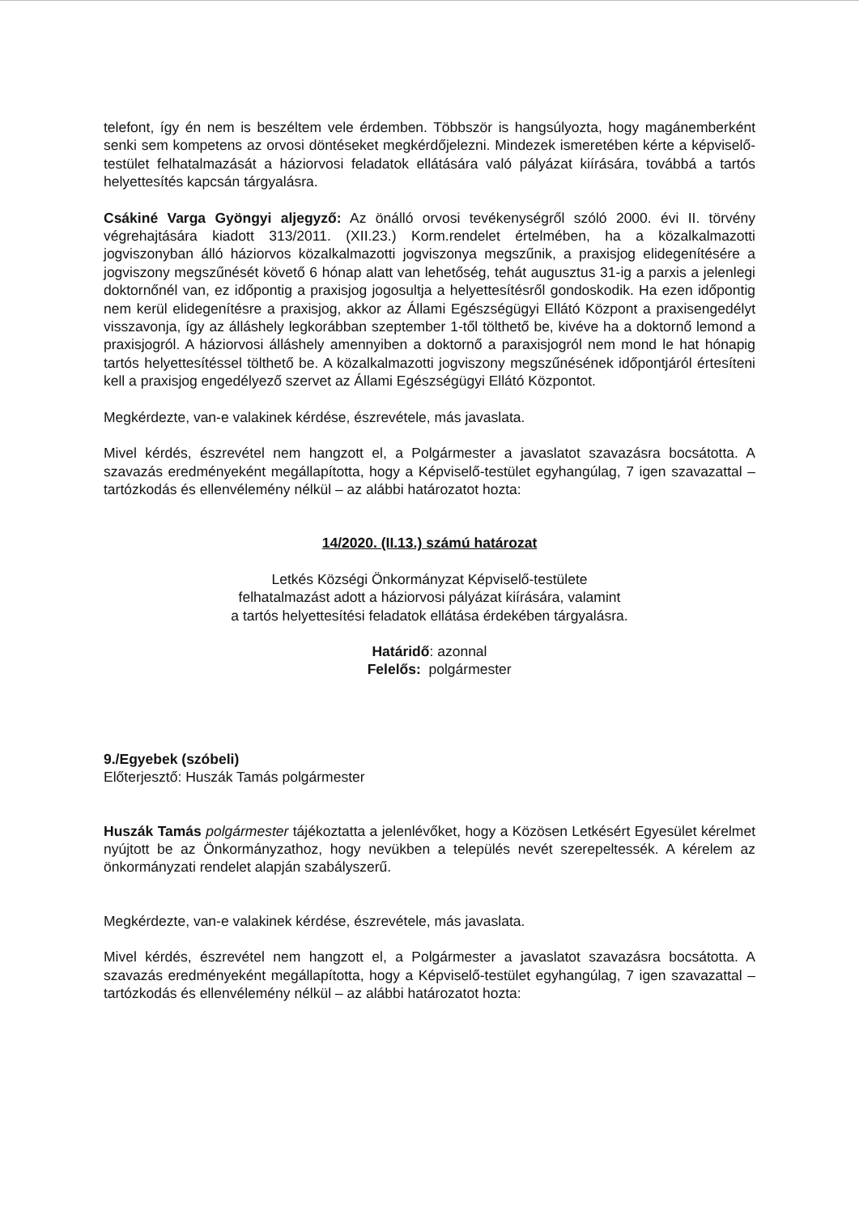telefont, így én nem is beszéltem vele érdemben. Többször is hangsúlyozta, hogy magánemberként senki sem kompetens az orvosi döntéseket megkérdőjelezni. Mindezek ismeretében kérte a képviselő-testület felhatalmazását a háziorvosi feladatok ellátására való pályázat kiírására, továbbá a tartós helyettesítés kapcsán tárgyalásra.
Csákiné Varga Gyöngyi aljegyző: Az önálló orvosi tevékenységről szóló 2000. évi II. törvény végrehajtására kiadott 313/2011. (XII.23.) Korm.rendelet értelmében, ha a közalkalmazotti jogviszonyban álló háziorvos közalkalmazotti jogviszonya megszűnik, a praxisjog elidegenítésére a jogviszony megszűnését követő 6 hónap alatt van lehetőség, tehát augusztus 31-ig a parxis a jelenlegi doktornőnél van, ez időpontig a praxisjog jogosultja a helyettesítésről gondoskodik. Ha ezen időpontig nem kerül elidegenítésre a praxisjog, akkor az Állami Egészségügyi Ellátó Központ a praxisengedélyt visszavonja, így az álláshely legkorábban szeptember 1-től tölthető be, kivéve ha a doktornő lemond a praxisjogról. A háziorvosi álláshely amennyiben a doktornő a paraxisjogról nem mond le hat hónapig tartós helyettesítéssel tölthető be. A közalkalmazotti jogviszony megszűnésének időpontjáról értesíteni kell a praxisjog engedélyező szervet az Állami Egészségügyi Ellátó Központot.
Megkérdezte, van-e valakinek kérdése, észrevétele, más javaslata.
Mivel kérdés, észrevétel nem hangzott el, a Polgármester a javaslatot szavazásra bocsátotta. A szavazás eredményeként megállapította, hogy a Képviselő-testület egyhangúlag, 7 igen szavazattal – tartózkodás és ellenvélemény nélkül – az alábbi határozatot hozta:
14/2020. (II.13.) számú határozat
Letkés Községi Önkormányzat Képviselő-testülete
felhatalmazást adott a háziorvosi pályázat kiírására, valamint
a tartós helyettesítési feladatok ellátása érdekében tárgyalásra.
Határidő: azonnal
Felelős: polgármester
9./Egyebek (szóbeli)
Előterjesztő: Huszák Tamás polgármester
Huszák Tamás polgármester tájékoztatta a jelenlévőket, hogy a Közösen Letkésért Egyesület kérelmet nyújtott be az Önkormányzathoz, hogy nevükben a település nevét szerepeltessék. A kérelem az önkormányzati rendelet alapján szabályszerű.
Megkérdezte, van-e valakinek kérdése, észrevétele, más javaslata.
Mivel kérdés, észrevétel nem hangzott el, a Polgármester a javaslatot szavazásra bocsátotta. A szavazás eredményeként megállapította, hogy a Képviselő-testület egyhangúlag, 7 igen szavazattal – tartózkodás és ellenvélemény nélkül – az alábbi határozatot hozta: